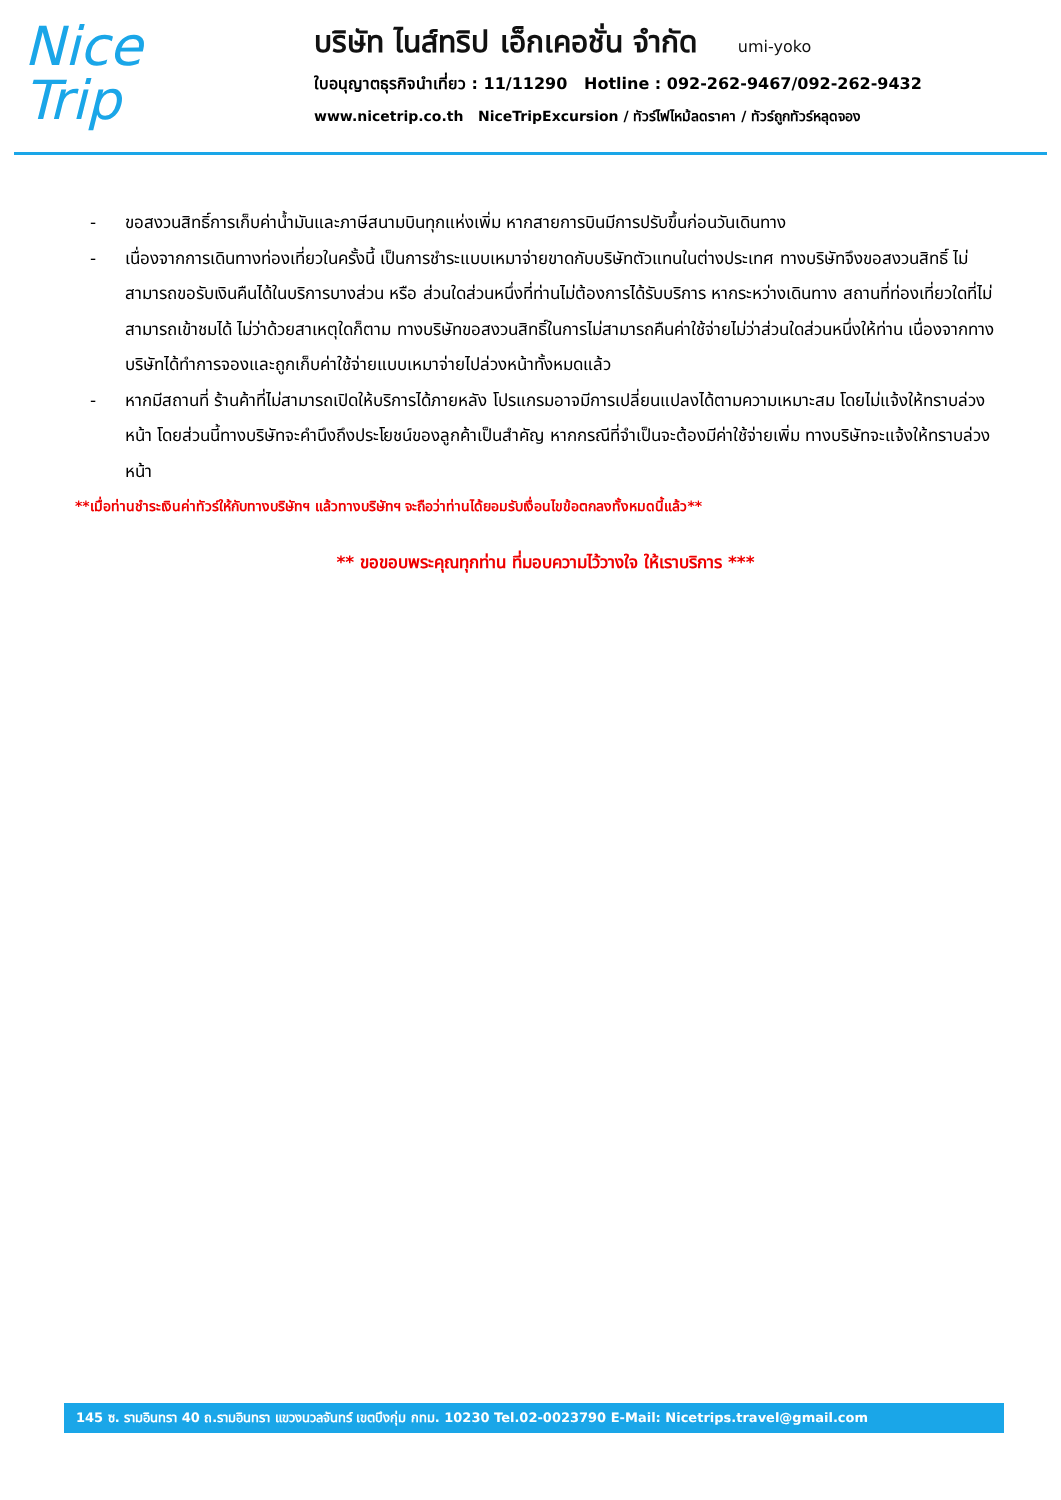Nice
Trip
บริษัท ไนส์ทริป เอ็กเคอชั่น จำกัด umi-yoko
ใบอนุญาตธุรกิจนำเที่ยว : 11/11290 Hotline : 092-262-9467/092-262-9432
www.nicetrip.co.th NiceTripExcursion / ทัวร์ไฟไหม้ลดราคา / ทัวร์ถูกทัวร์หลุดจอง
- ขอสงวนสิทธิ์การเก็บค่าน้ำมันและภาษีสนามบินทุกแห่งเพิ่ม หากสายการบินมีการปรับขึ้นก่อนวันเดินทาง
- เนื่องจากการเดินทางท่องเที่ยวในครั้งนี้ เป็นการชำระแบบเหมาจ่ายขาดกับบริษัทตัวแทนในต่างประเทศ ทางบริษัทจึงขอสงวนสิทธิ์ ไม่สามารถขอรับเงินคืนได้ในบริการบางส่วน หรือ ส่วนใดส่วนหนึ่งที่ท่านไม่ต้องการได้รับบริการ หากระหว่างเดินทาง สถานที่ท่องเที่ยวใดที่ไม่สามารถเข้าชมได้ ไม่ว่าด้วยสาเหตุใดก็ตาม ทางบริษัทขอสงวนสิทธิ์ในการไม่สามารถคืนค่าใช้จ่ายไม่ว่าส่วนใดส่วนหนึ่งให้ท่าน เนื่องจากทางบริษัทได้ทำการจองและถูกเก็บค่าใช้จ่ายแบบเหมาจ่ายไปล่วงหน้าทั้งหมดแล้ว
- หากมีสถานที่ ร้านค้าที่ไม่สามารถเปิดให้บริการได้ภายหลัง โปรแกรมอาจมีการเปลี่ยนแปลงได้ตามความเหมาะสม โดยไม่แจ้งให้ทราบล่วงหน้า โดยส่วนนี้ทางบริษัทจะคำนึงถึงประโยชน์ของลูกค้าเป็นสำคัญ หากกรณีที่จำเป็นจะต้องมีค่าใช้จ่ายเพิ่ม ทางบริษัทจะแจ้งให้ทราบล่วงหน้า
**เมื่อท่านชำระเงินค่าทัวร์ให้กับทางบริษัทฯ แล้วทางบริษัทฯ จะถือว่าท่านได้ยอมรับเงื่อนไขข้อตกลงทั้งหมดนี้แล้ว**
** ขอขอบพระคุณทุกท่าน ที่มอบความไว้วางใจ ให้เราบริการ ***
145 ซ. รามอินทรา 40 ถ.รามอินทรา แขวงนวลจันทร์ เขตบึงกุ่ม กทม. 10230 Tel.02-0023790 E-Mail: Nicetrips.travel@gmail.com